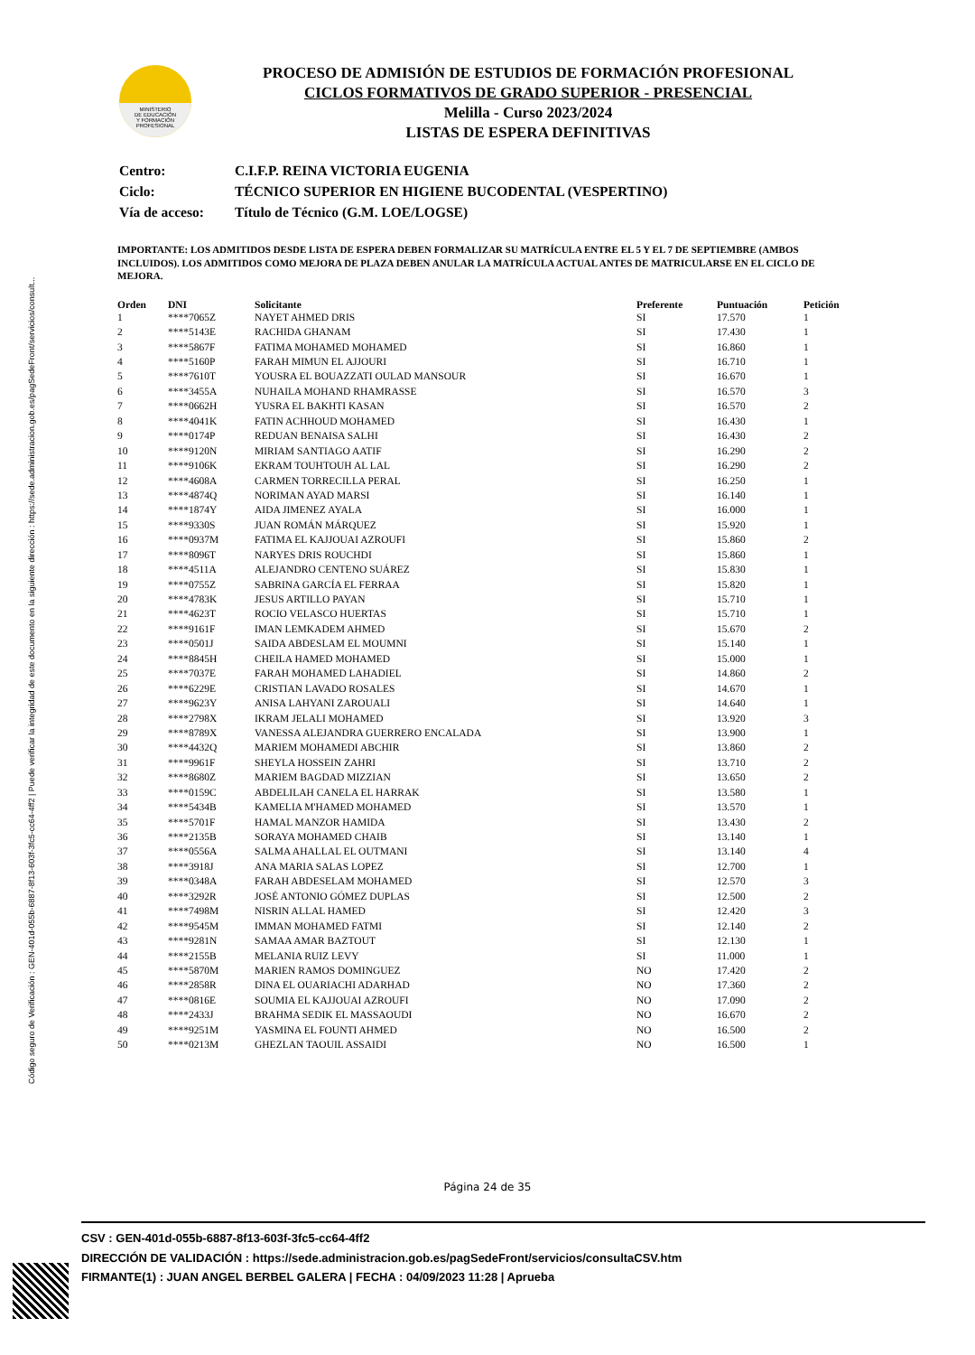Código seguro de Verificación : GEN-401d-055b-6887-8f13-603f-3fc5-cc64-4ff2 | Puede verificar la integridad de este documento en la siguiente dirección : https://sede.administracion.gob.es/pagSedeFront/servicios/consult...
MINISTERIO
DE EDUCACIÓN
Y FORMACIÓN
PROFESIONAL
PROCESO DE ADMISIÓN DE ESTUDIOS DE FORMACIÓN PROFESIONAL
CICLOS FORMATIVOS DE GRADO SUPERIOR - PRESENCIAL
Melilla - Curso 2023/2024
LISTAS DE ESPERA DEFINITIVAS
| Centro: | C.I.F.P. REINA VICTORIA EUGENIA |
| Ciclo: | TÉCNICO SUPERIOR EN HIGIENE BUCODENTAL (VESPERTINO) |
| Vía de acceso: | Título de Técnico (G.M. LOE/LOGSE) |
IMPORTANTE: LOS ADMITIDOS DESDE LISTA DE ESPERA DEBEN FORMALIZAR SU MATRÍCULA ENTRE EL 5 Y EL 7 DE SEPTIEMBRE (AMBOS INCLUIDOS). LOS ADMITIDOS COMO MEJORA DE PLAZA DEBEN ANULAR LA MATRÍCULA ACTUAL ANTES DE MATRICULARSE EN EL CICLO DE MEJORA.
| Orden | DNI | Solicitante | Preferente | Puntuación | Petición |
| --- | --- | --- | --- | --- | --- |
| 1 | ****7065Z | NAYET AHMED DRIS | SI | 17.570 | 1 |
| 2 | ****5143E | RACHIDA GHANAM | SI | 17.430 | 1 |
| 3 | ****5867F | FATIMA MOHAMED MOHAMED | SI | 16.860 | 1 |
| 4 | ****5160P | FARAH MIMUN EL AJJOURI | SI | 16.710 | 1 |
| 5 | ****7610T | YOUSRA EL BOUAZZATI OULAD MANSOUR | SI | 16.670 | 1 |
| 6 | ****3455A | NUHAILA MOHAND RHAMRASSE | SI | 16.570 | 3 |
| 7 | ****0662H | YUSRA EL BAKHTI KASAN | SI | 16.570 | 2 |
| 8 | ****4041K | FATIN ACHHOUD MOHAMED | SI | 16.430 | 1 |
| 9 | ****0174P | REDUAN BENAISA SALHI | SI | 16.430 | 2 |
| 10 | ****9120N | MIRIAM SANTIAGO AATIF | SI | 16.290 | 2 |
| 11 | ****9106K | EKRAM TOUHTOUH AL LAL | SI | 16.290 | 2 |
| 12 | ****4608A | CARMEN TORRECILLA PERAL | SI | 16.250 | 1 |
| 13 | ****4874Q | NORIMAN AYAD MARSI | SI | 16.140 | 1 |
| 14 | ****1874Y | AIDA JIMENEZ AYALA | SI | 16.000 | 1 |
| 15 | ****9330S | JUAN ROMÁN MÁRQUEZ | SI | 15.920 | 1 |
| 16 | ****0937M | FATIMA EL KAJJOUAI AZROUFI | SI | 15.860 | 2 |
| 17 | ****8096T | NARYES DRIS ROUCHDI | SI | 15.860 | 1 |
| 18 | ****4511A | ALEJANDRO CENTENO SUÁREZ | SI | 15.830 | 1 |
| 19 | ****0755Z | SABRINA GARCÍA EL FERRAA | SI | 15.820 | 1 |
| 20 | ****4783K | JESUS ARTILLO PAYAN | SI | 15.710 | 1 |
| 21 | ****4623T | ROCIO VELASCO HUERTAS | SI | 15.710 | 1 |
| 22 | ****9161F | IMAN LEMKADEM AHMED | SI | 15.670 | 2 |
| 23 | ****0501J | SAIDA ABDESLAM EL MOUMNI | SI | 15.140 | 1 |
| 24 | ****8845H | CHEILA HAMED MOHAMED | SI | 15.000 | 1 |
| 25 | ****7037E | FARAH MOHAMED LAHADIEL | SI | 14.860 | 2 |
| 26 | ****6229E | CRISTIAN LAVADO ROSALES | SI | 14.670 | 1 |
| 27 | ****9623Y | ANISA LAHYANI ZAROUALI | SI | 14.640 | 1 |
| 28 | ****2798X | IKRAM JELALI MOHAMED | SI | 13.920 | 3 |
| 29 | ****8789X | VANESSA ALEJANDRA GUERRERO ENCALADA | SI | 13.900 | 1 |
| 30 | ****4432Q | MARIEM MOHAMEDI ABCHIR | SI | 13.860 | 2 |
| 31 | ****9961F | SHEYLA HOSSEIN ZAHRI | SI | 13.710 | 2 |
| 32 | ****8680Z | MARIEM BAGDAD MIZZIAN | SI | 13.650 | 2 |
| 33 | ****0159C | ABDELILAH CANELA EL HARRAK | SI | 13.580 | 1 |
| 34 | ****5434B | KAMELIA M'HAMED MOHAMED | SI | 13.570 | 1 |
| 35 | ****5701F | HAMAL MANZOR HAMIDA | SI | 13.430 | 2 |
| 36 | ****2135B | SORAYA MOHAMED CHAIB | SI | 13.140 | 1 |
| 37 | ****0556A | SALMA AHALLAL EL OUTMANI | SI | 13.140 | 4 |
| 38 | ****3918J | ANA MARIA SALAS LOPEZ | SI | 12.700 | 1 |
| 39 | ****0348A | FARAH ABDESELAM MOHAMED | SI | 12.570 | 3 |
| 40 | ****3292R | JOSÉ ANTONIO GÓMEZ DUPLAS | SI | 12.500 | 2 |
| 41 | ****7498M | NISRIN ALLAL HAMED | SI | 12.420 | 3 |
| 42 | ****9545M | IMMAN MOHAMED FATMI | SI | 12.140 | 2 |
| 43 | ****9281N | SAMAA AMAR BAZTOUT | SI | 12.130 | 1 |
| 44 | ****2155B | MELANIA RUIZ LEVY | SI | 11.000 | 1 |
| 45 | ****5870M | MARIEN RAMOS DOMINGUEZ | NO | 17.420 | 2 |
| 46 | ****2858R | DINA EL OUARIACHI ADARHAD | NO | 17.360 | 2 |
| 47 | ****0816E | SOUMIA EL KAJJOUAI AZROUFI | NO | 17.090 | 2 |
| 48 | ****2433J | BRAHMA SEDIK EL MASSAOUDI | NO | 16.670 | 2 |
| 49 | ****9251M | YASMINA EL FOUNTI AHMED | NO | 16.500 | 2 |
| 50 | ****0213M | GHEZLAN TAOUIL ASSAIDI | NO | 16.500 | 1 |
Página 24 de 35
CSV : GEN-401d-055b-6887-8f13-603f-3fc5-cc64-4ff2
DIRECCIÓN DE VALIDACIÓN : https://sede.administracion.gob.es/pagSedeFront/servicios/consultaCSV.htm
FIRMANTE(1) : JUAN ANGEL BERBEL GALERA | FECHA : 04/09/2023 11:28 | Aprueba